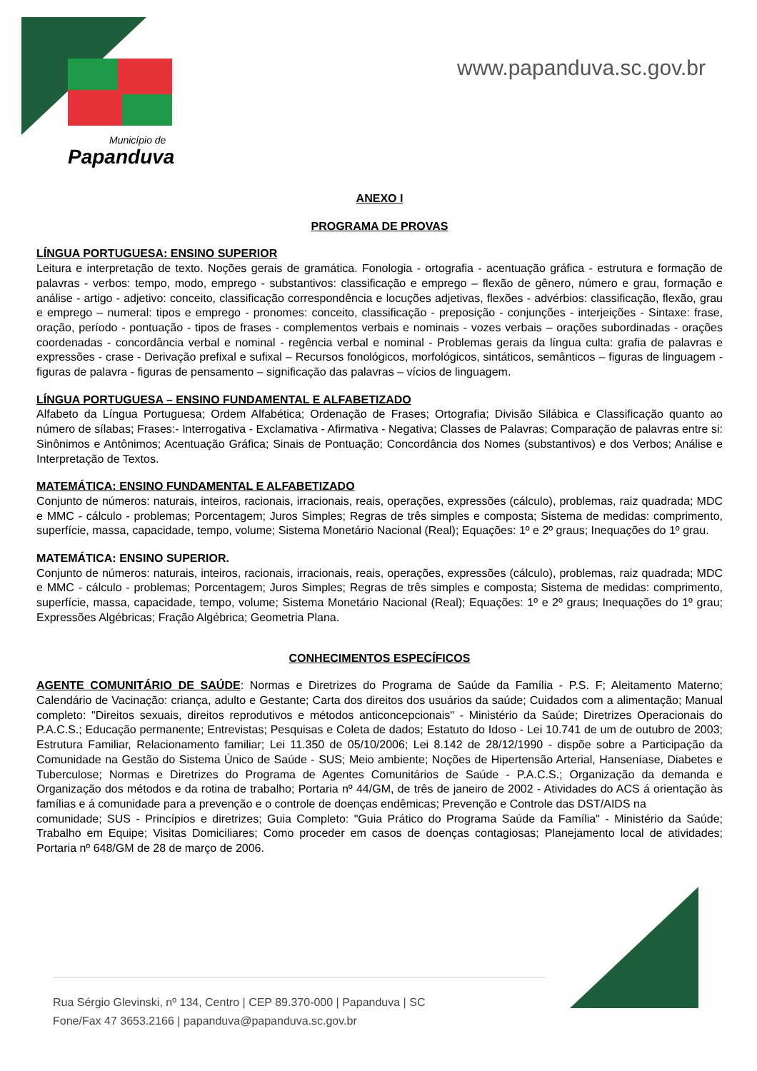Município de
Papanduva
www.papanduva.sc.gov.br
ANEXO I
PROGRAMA DE PROVAS
LÍNGUA PORTUGUESA: ENSINO SUPERIOR
Leitura e interpretação de texto. Noções gerais de gramática. Fonologia - ortografia - acentuação gráfica - estrutura e formação de palavras - verbos: tempo, modo, emprego - substantivos: classificação e emprego – flexão de gênero, número e grau, formação e análise - artigo - adjetivo: conceito, classificação correspondência e locuções adjetivas, flexões - advérbios: classificação, flexão, grau e emprego – numeral: tipos e emprego - pronomes: conceito, classificação - preposição - conjunções - interjeições - Sintaxe: frase, oração, período - pontuação - tipos de frases - complementos verbais e nominais - vozes verbais – orações subordinadas - orações coordenadas - concordância verbal e nominal - regência verbal e nominal - Problemas gerais da língua culta: grafia de palavras e expressões - crase - Derivação prefixal e sufixal – Recursos fonológicos, morfológicos, sintáticos, semânticos – figuras de linguagem - figuras de palavra - figuras de pensamento – significação das palavras – vícios de linguagem.
LÍNGUA PORTUGUESA – ENSINO FUNDAMENTAL E ALFABETIZADO
Alfabeto da Língua Portuguesa; Ordem Alfabética; Ordenação de Frases; Ortografia; Divisão Silábica e Classificação quanto ao número de sílabas; Frases:- Interrogativa - Exclamativa - Afirmativa - Negativa; Classes de Palavras; Comparação de palavras entre si: Sinônimos e Antônimos; Acentuação Gráfica; Sinais de Pontuação; Concordância dos Nomes (substantivos) e dos Verbos; Análise e Interpretação de Textos.
MATEMÁTICA: ENSINO FUNDAMENTAL E ALFABETIZADO
Conjunto de números: naturais, inteiros, racionais, irracionais, reais, operações, expressões (cálculo), problemas, raiz quadrada; MDC e MMC - cálculo - problemas; Porcentagem; Juros Simples; Regras de três simples e composta; Sistema de medidas: comprimento, superfície, massa, capacidade, tempo, volume; Sistema Monetário Nacional (Real); Equações: 1º e 2º graus; Inequações do 1º grau.
MATEMÁTICA: ENSINO SUPERIOR.
Conjunto de números: naturais, inteiros, racionais, irracionais, reais, operações, expressões (cálculo), problemas, raiz quadrada; MDC e MMC - cálculo - problemas; Porcentagem; Juros Simples; Regras de três simples e composta; Sistema de medidas: comprimento, superfície, massa, capacidade, tempo, volume; Sistema Monetário Nacional (Real); Equações: 1º e 2º graus; Inequações do 1º grau; Expressões Algébricas; Fração Algébrica; Geometria Plana.
CONHECIMENTOS ESPECÍFICOS
AGENTE COMUNITÁRIO DE SAÚDE: Normas e Diretrizes do Programa de Saúde da Família - P.S. F; Aleitamento Materno; Calendário de Vacinação: criança, adulto e Gestante; Carta dos direitos dos usuários da saúde; Cuidados com a alimentação; Manual completo: "Direitos sexuais, direitos reprodutivos e métodos anticoncepcionais" - Ministério da Saúde; Diretrizes Operacionais do P.A.C.S.; Educação permanente; Entrevistas; Pesquisas e Coleta de dados; Estatuto do Idoso - Lei 10.741 de um de outubro de 2003; Estrutura Familiar, Relacionamento familiar; Lei 11.350 de 05/10/2006; Lei 8.142 de 28/12/1990 - dispõe sobre a Participação da Comunidade na Gestão do Sistema Único de Saúde - SUS; Meio ambiente; Noções de Hipertensão Arterial, Hanseníase, Diabetes e Tuberculose; Normas e Diretrizes do Programa de Agentes Comunitários de Saúde - P.A.C.S.; Organização da demanda e Organização dos métodos e da rotina de trabalho; Portaria nº 44/GM, de três de janeiro de 2002 - Atividades do ACS á orientação às famílias e á comunidade para a prevenção e o controle de doenças endêmicas; Prevenção e Controle das DST/AIDS na
comunidade; SUS - Princípios e diretrizes; Guia Completo: "Guia Prático do Programa Saúde da Família" - Ministério da Saúde; Trabalho em Equipe; Visitas Domiciliares; Como proceder em casos de doenças contagiosas; Planejamento local de atividades; Portaria nº 648/GM de 28 de março de 2006.
Rua Sérgio Glevinski, nº 134, Centro | CEP 89.370-000 | Papanduva | SC
Fone/Fax 47 3653.2166 | papanduva@papanduva.sc.gov.br